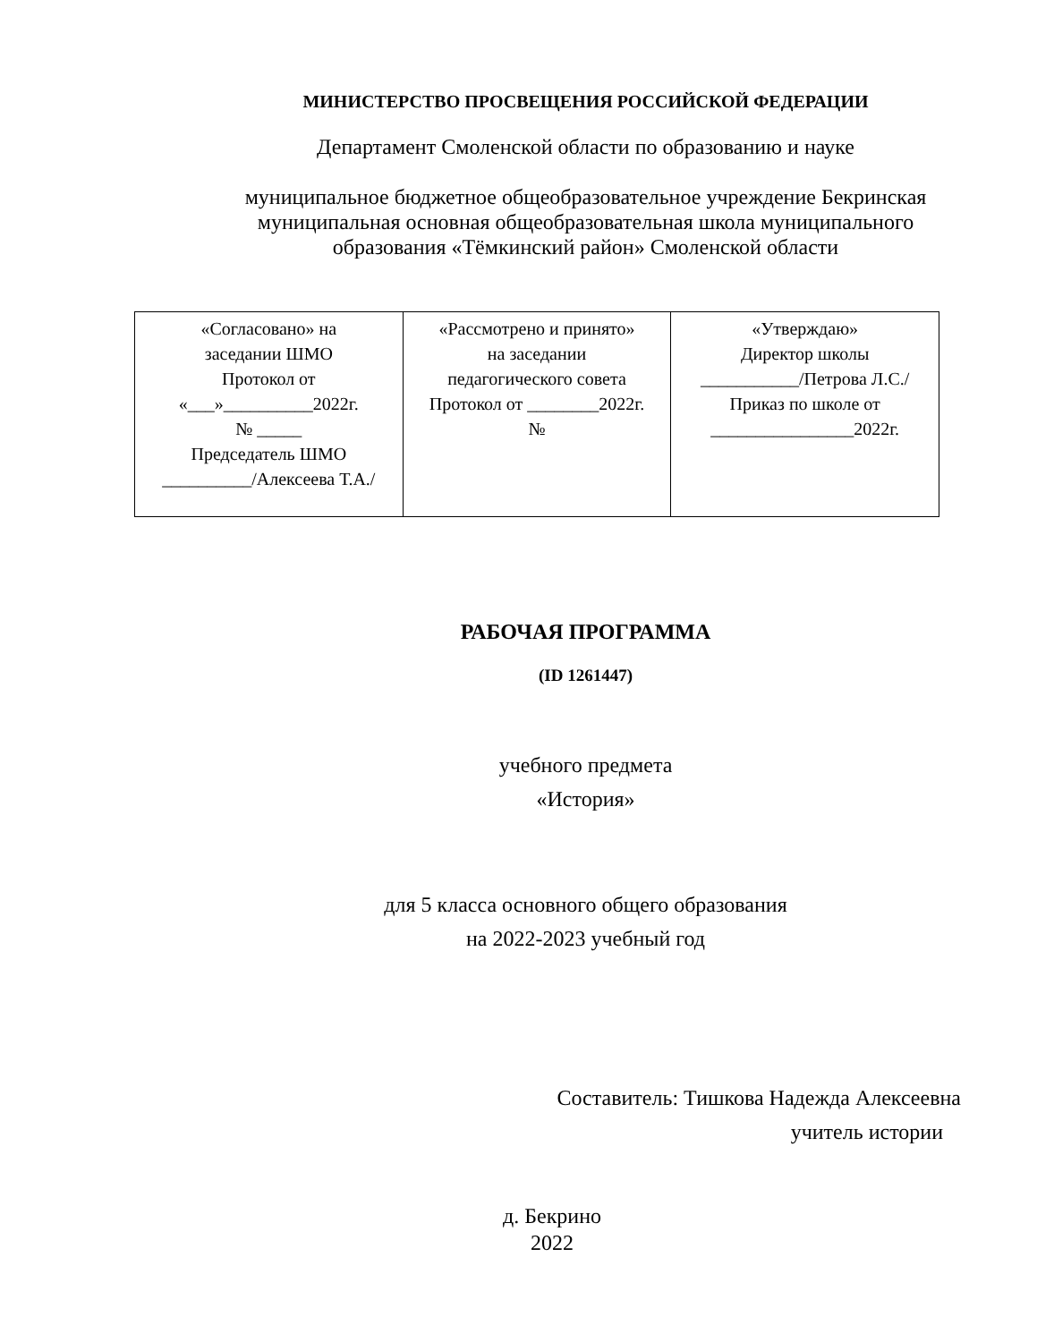МИНИСТЕРСТВО ПРОСВЕЩЕНИЯ РОССИЙСКОЙ ФЕДЕРАЦИИ
Департамент Смоленской области по образованию и науке
муниципальное бюджетное общеобразовательное учреждение Бекринская
муниципальная основная общеобразовательная школа муниципального
образования «Тёмкинский район» Смоленской области
| «Согласовано» на заседании ШМО Протокол от «___»__________2022г. № _____ Председатель ШМО __________/Алексеева Т.А./ | «Рассмотрено и принято» на заседании педагогического совета Протокол от ________2022г. № | «Утверждаю» Директор школы ___________/Петрова Л.С./ Приказ по школе от ________________2022г. |
РАБОЧАЯ ПРОГРАММА
(ID 1261447)
учебного предмета
«История»
для 5 класса основного общего образования
на 2022-2023 учебный год
Составитель: Тишкова Надежда Алексеевна
учитель истории
д. Бекрино
2022